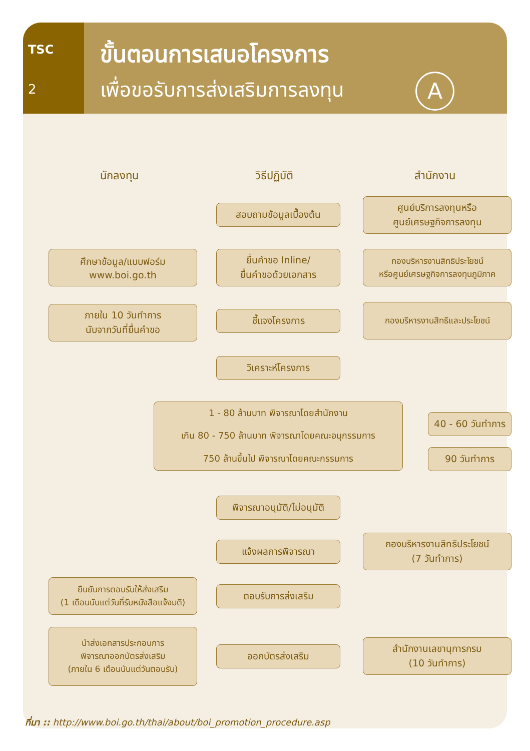TSC
2
ขั้นตอนการเสนอโครงการ
เพื่อขอรับการส่งเสริมการลงทุน
A
นักลงทุน วิธีปฏิบัติ สำนักงาน
สอบถามข้อมูลเบื้องต้น
ศูนย์บริการลงทุนหรือ
ศูนย์เศรษฐกิจการลงทุน
ศึกษาข้อมูล/แบบฟอร์ม
www.boi.go.th
ยื่นคำขอ Inline/
ยื่นคำขอด้วยเอกสาร
กองบริหารงานสิทธิประโยชน์
หรือศูนย์เศรษฐกิจการลงทุนภูมิภาค
ภายใน 10 วันทำการ
นับจากวันที่ยื่นคำขอ
ชี้แจงโครงการ
กองบริหารงานสิทธิและประโยชน์
วิเคราะห์โครงการ
1 - 80 ล้านบาท พิจารณาโดยสำนักงาน
เกิน 80 - 750 ล้านบาท พิจารณาโดยคณะอนุกรรมการ
750 ล้านขึ้นไป พิจารณาโดยคณะกรรมการ
40 - 60 วันทำการ
90 วันทำการ
พิจารณาอนุมัติ/ไม่อนุมัติ
แจ้งผลการพิจารณา
กองบริหารงานสิทธิประโยชน์
(7 วันทำการ)
ยืนยันการตอบรับให้ส่งเสริม
(1 เดือนนับแต่วันที่รับหนังสือแจ้งมติ)
ตอบรับการส่งเสริม
นำส่งเอกสารประกอบการ
พิจารณาออกบัตรส่งเสริม
(ภายใน 6 เดือนนับแต่วันตอบรับ)
ออกบัตรส่งเสริม
สำนักงานเลขานุการกรม
(10 วันทำการ)
ที่มา :: http://www.boi.go.th/thai/about/boi_promotion_procedure.asp